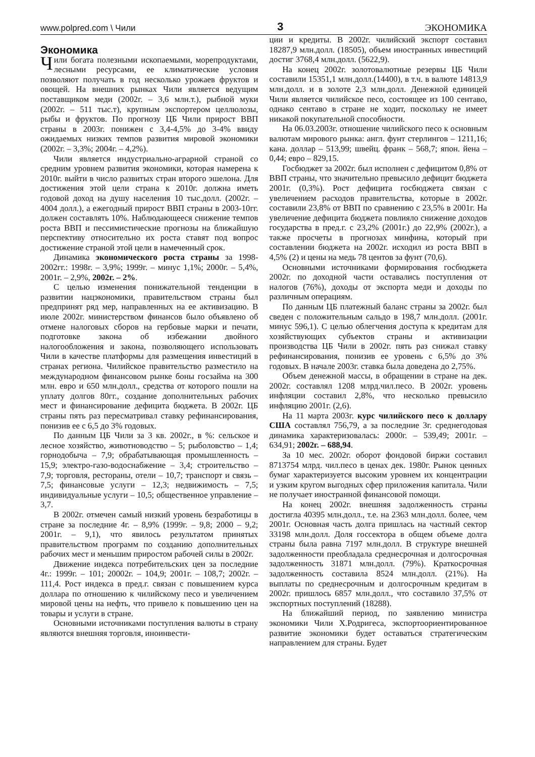www.polpred.com \ Чили 3 ЭКОНОМИКА
Экономика
Чили богата полезными ископаемыми, морепродуктами, лесными ресурсами, ее климатические условия позволяют получать в год несколько урожаев фруктов и овощей. На внешних рынках Чили является ведущим поставщиком меди (2002г. – 3,6 млн.т.), рыбной муки (2002г. – 511 тыс.т), крупным экспортером целлюлозы, рыбы и фруктов. По прогнозу ЦБ Чили прирост ВВП страны в 2003г. понижен с 3,4-4,5% до 3-4% ввиду ожидаемых низких темпов развития мировой экономики (2002г. – 3,3%; 2004г. – 4,2%).
Чили является индустриально-аграрной страной со средним уровнем развития экономики, которая намерена к 2010г. выйти в число развитых стран второго эшелона. Для достижения этой цели страна к 2010г. должна иметь годовой доход на душу населения 10 тыс.долл. (2002г. – 4004 долл.), а ежегодный прирост ВВП страны в 2003-10гг. должен составлять 10%. Наблюдающееся снижение темпов роста ВВП и пессимистические прогнозы на ближайшую перспективу относительно их роста ставят под вопрос достижение страной этой цели в намеченный срок.
Динамика экономического роста страны за 1998-2002гг.: 1998г. – 3,9%; 1999г. – минус 1,1%; 2000г. – 5,4%, 2001г. – 2,9%, 2002г. – 2%.
С целью изменения понижательной тенденции в развитии нацэкономики, правительством страны был предпринят ряд мер, направленных на ее активизацию. В июле 2002г. министерством финансов было объявлено об отмене налоговых сборов на гербовые марки и печати, подготовке закона об избежании двойного налогообложения и закона, позволяющего использовать Чили в качестве платформы для размещения инвестиций в странах региона. Чилийское правительство разместило на международном финансовом рынке боны госзайма на 300 млн. евро и 650 млн.долл., средства от которого пошли на уплату долгов 80гг., создание дополнительных рабочих мест и финансирование дефицита бюджета. В 2002г. ЦБ страны пять раз пересматривал ставку рефинансирования, понизив ее с 6,5 до 3% годовых.
По данным ЦБ Чили за 3 кв. 2002г., в %: сельское и лесное хозяйство, животноводство – 5; рыболовство – 1,4; горнодобыча – 7,9; обрабатывающая промышленность – 15,9; электро-газо-водоснабжение – 3,4; строительство – 7,9; торговля, рестораны, отели – 10,7; транспорт и связь – 7,5; финансовые услуги – 12,3; недвижимость – 7,5; индивидуальные услуги – 10,5; общественное управление – 3,7.
В 2002г. отмечен самый низкий уровень безработицы в стране за последние 4г. – 8,9% (1999г. – 9,8; 2000 – 9,2; 2001г. – 9,1), что явилось результатом принятых правительством программ по созданию дополнительных рабочих мест и меньшим приростом рабочей силы в 2002г.
Движение индекса потребительских цен за последние 4г.: 1999г. – 101; 20002г. – 104,9; 2001г. – 108,7; 2002г. – 111,4. Рост индекса в пред.г. связан с повышением курса доллара по отношению к чилийскому песо и увеличением мировой цены на нефть, что привело к повышению цен на товары и услуги в стране.
Основными источниками поступления валюты в страну являются внешняя торговля, иноинвести-
ции и кредиты. В 2002г. чилийский экспорт составил 18287,9 млн.долл. (18505), объем иностранных инвестиций достиг 3768,4 млн.долл. (5622,9).
На конец 2002г. золотовалютные резервы ЦБ Чили составили 15351,1 млн.долл.(14400), в т.ч. в валюте 14813,9 млн.долл. и в золоте 2,3 млн.долл. Денежной единицей Чили является чилийское песо, состоящее из 100 сентаво, однако сентаво в стране не ходит, поскольку не имеет никакой покупательной способности.
На 06.03.2003г. отношение чилийского песо к основным валютам мирового рынка: англ. фунт стерлингов – 1211,16; кана. доллар – 513,99; швейц. франк – 568,7; япон. йена – 0,44; евро – 829,15.
Госбюджет за 2002г. был исполнен с дефицитом 0,8% от ВВП страны, что значительно превысило дефицит бюджета 2001г. (0,3%). Рост дефицита госбюджета связан с увеличением расходов правительства, которые в 2002г. составили 23,8% от ВВП по сравнению с 23,5% в 2001г. На увеличение дефицита бюджета повлияло снижение доходов государства в пред.г. с 23,2% (2001г.) до 22,9% (2002г.), а также просчеты в прогнозах минфина, который при составлении бюджета на 2002г. исходил из роста ВВП в 4,5% (2) и цены на медь 78 центов за фунт (70,6).
Основными источниками формирования госбюджета 2002г. по доходной части оставались поступления от налогов (76%), доходы от экспорта меди и доходы по различным операциям.
По данным ЦБ платежный баланс страны за 2002г. был сведен с положительным сальдо в 198,7 млн.долл. (2001г. минус 596,1). С целью облегчения доступа к кредитам для хозяйствующих субъектов страны и активизации производства ЦБ Чили в 2002г. пять раз снижал ставку рефинансирования, понизив ее уровень с 6,5% до 3% годовых. В начале 2003г. ставка была доведена до 2,75%.
Объем денежной массы, в обращении в стране на дек. 2002г. составлял 1208 млрд.чил.песо. В 2002г. уровень инфляции составил 2,8%, что несколько превысило инфляцию 2001г. (2,6).
На 11 марта 2003г. курс чилийского песо к доллару США составлял 756,79, а за последние 3г. среднегодовая динамика характеризовалась: 2000г. – 539,49; 2001г. – 634,91; 2002г. – 688,94.
За 10 мес. 2002г. оборот фондовой биржи составил 8713754 млрд. чил.песо в ценах дек. 1980г. Рынок ценных бумаг характеризуется высоким уровнем их концентрации и узким кругом выгодных сфер приложения капитала. Чили не получает иностранной финансовой помощи.
На конец 2002г. внешняя задолженность страны достигла 40395 млн.долл., т.е. на 2363 млн.долл. более, чем 2001г. Основная часть долга пришлась на частный сектор 33198 млн.долл. Доля госсектора в общем объеме долга страны была равна 7197 млн.долл. В структуре внешней задолженности преобладала среднесрочная и долгосрочная задолженность 31871 млн.долл. (79%). Краткосрочная задолженность составила 8524 млн.долл. (21%). На выплаты по среднесрочным и долгосрочным кредитам в 2002г. пришлось 6857 млн.долл., что составило 37,5% от экспортных поступлений (18288).
На ближайший период, по заявлению министра экономики Чили Х.Родригеса, экспортоориентированное развитие экономики будет оставаться стратегическим направлением для страны. Будет